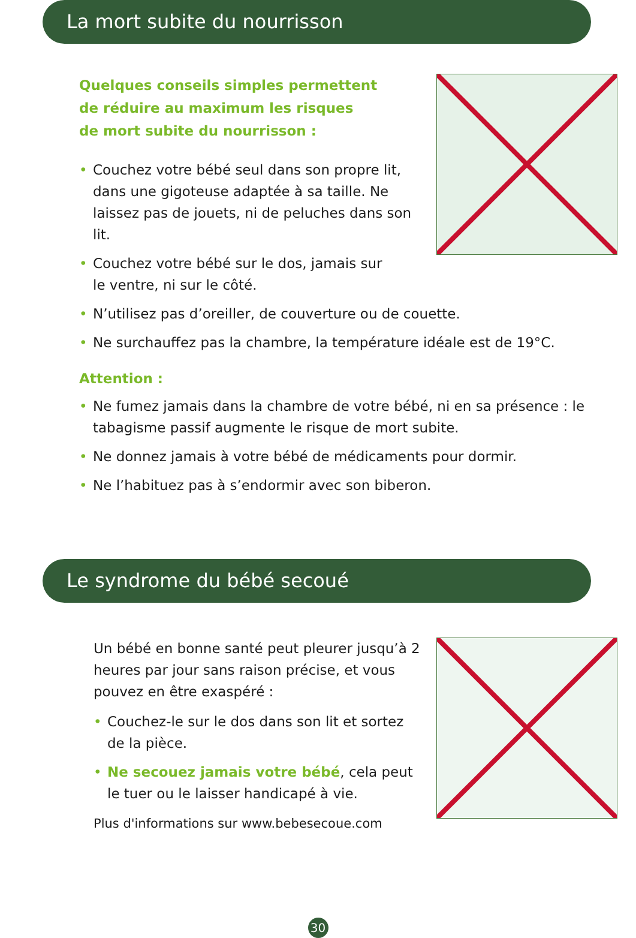La mort subite du nourrisson
Quelques conseils simples permettent
de réduire au maximum les risques
de mort subite du nourrisson :
• Couchez votre bébé seul dans son propre lit, dans une gigoteuse adaptée à sa taille. Ne laissez pas de jouets, ni de peluches dans son lit.
• Couchez votre bébé sur le dos, jamais sur
le ventre, ni sur le côté.
• N’utilisez pas d’oreiller, de couverture ou de couette.
• Ne surchauffez pas la chambre, la température idéale est de 19°C.
Attention :
• Ne fumez jamais dans la chambre de votre bébé, ni en sa présence : le tabagisme passif augmente le risque de mort subite.
• Ne donnez jamais à votre bébé de médicaments pour dormir.
• Ne l’habituez pas à s’endormir avec son biberon.
Le syndrome du bébé secoué
Un bébé en bonne santé peut pleurer jusqu’à 2 heures par jour sans raison précise, et vous pouvez en être exaspéré :
• Couchez-le sur le dos dans son lit et sortez de la pièce.
• Ne secouez jamais votre bébé, cela peut le tuer ou le laisser handicapé à vie.
Plus d'informations sur www.bebesecoue.com
30